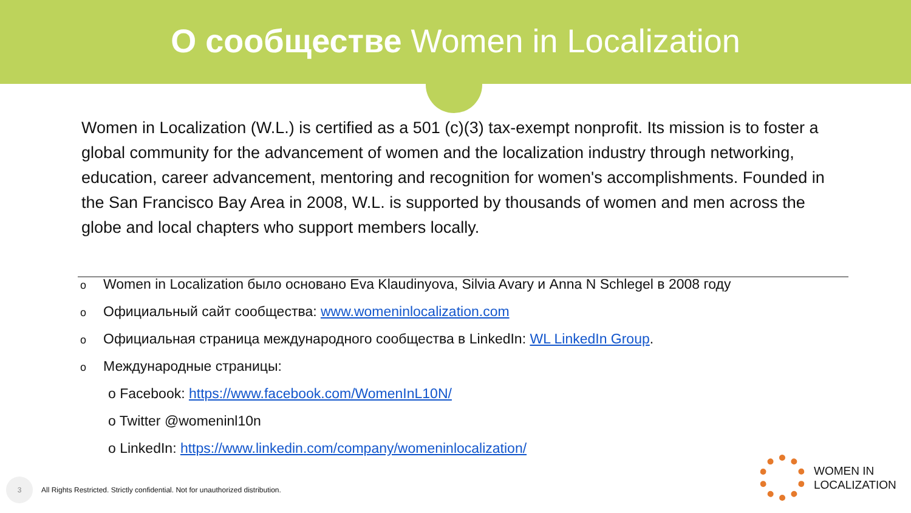О сообществе Women in Localization
Women in Localization (W.L.) is certified as a 501 (c)(3) tax-exempt nonprofit. Its mission is to foster a global community for the advancement of women and the localization industry through networking, education, career advancement, mentoring and recognition for women's accomplishments. Founded in the San Francisco Bay Area in 2008, W.L. is supported by thousands of women and men across the globe and local chapters who support members locally.
o Women in Localization было основано Eva Klaudinyova, Silvia Avary и Anna N Schlegel в 2008 году
o Официальный сайт сообщества: www.womeninlocalization.com
o Официальная страница международного сообщества в LinkedIn: WL LinkedIn Group.
o Международные страницы:
o Facebook: https://www.facebook.com/WomenInL10N/
o Twitter @womeninl10n
o LinkedIn: https://www.linkedin.com/company/womeninlocalization/
3
All Rights Restricted. Strictly confidential. Not for unauthorized distribution.
WOMEN IN
LOCALIZATION